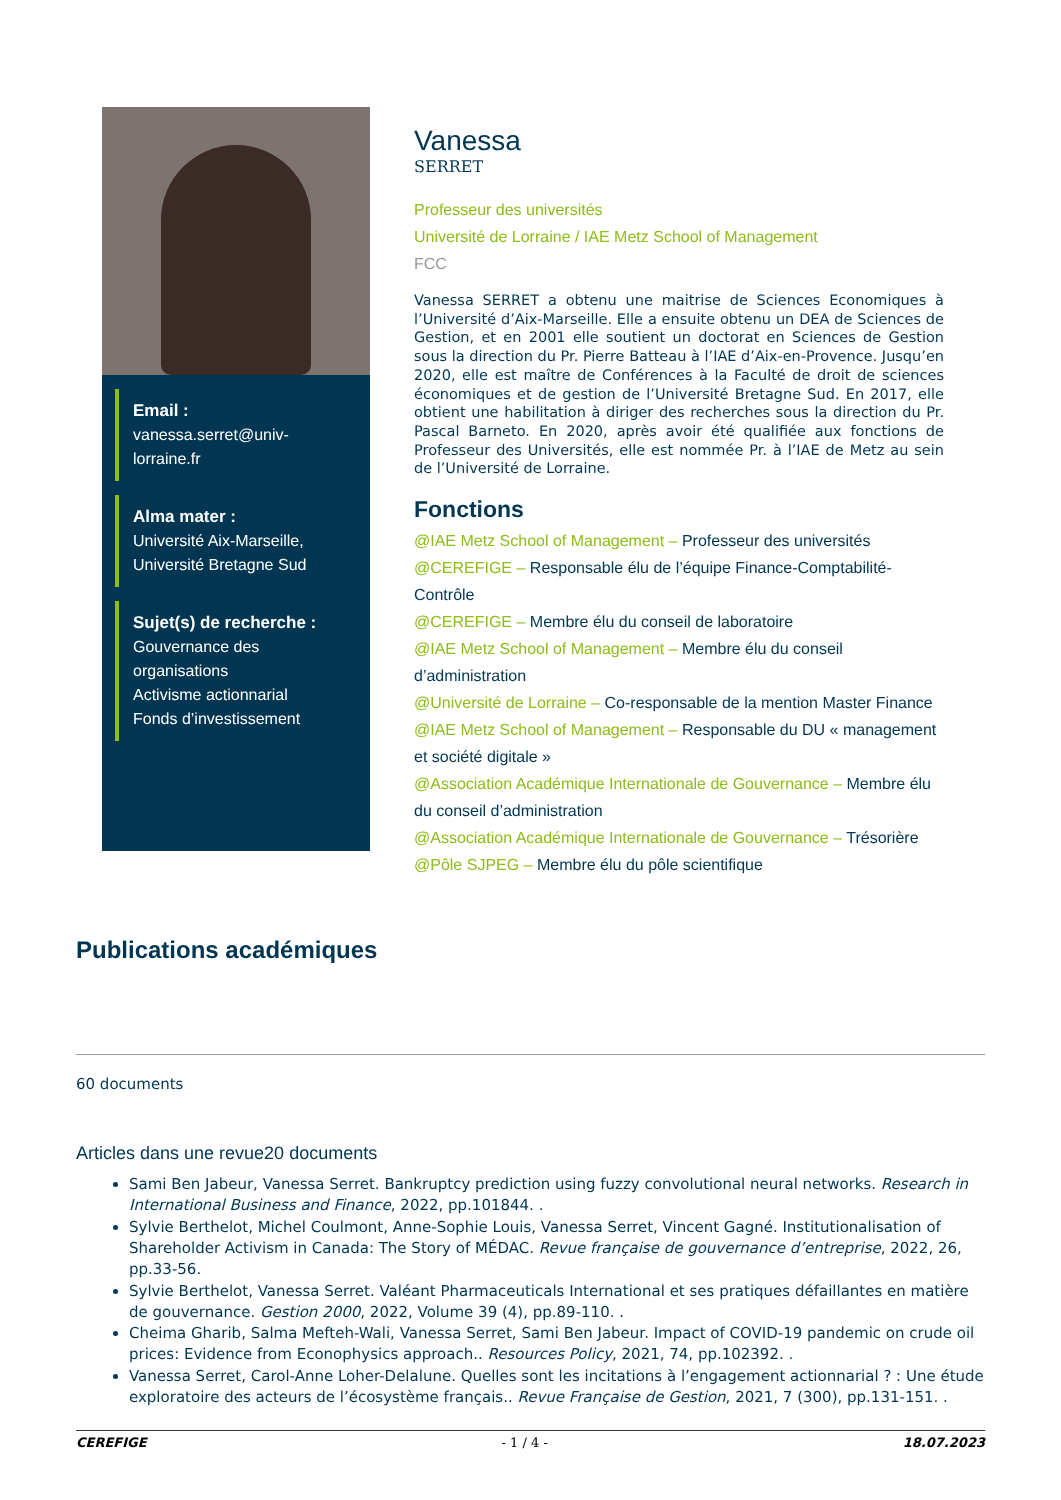Email :
vanessa.serret@univ-lorraine.fr
Alma mater :
Université Aix-Marseille, Université Bretagne Sud
Sujet(s) de recherche :
Gouvernance des organisations
Activisme actionnarial
Fonds d’investissement
Vanessa
SERRET
Professeur des universités
Université de Lorraine / IAE Metz School of Management
FCC
Vanessa SERRET a obtenu une maitrise de Sciences Economiques à l’Université d’Aix-Marseille. Elle a ensuite obtenu un DEA de Sciences de Gestion, et en 2001 elle soutient un doctorat en Sciences de Gestion sous la direction du Pr. Pierre Batteau à l’IAE d’Aix-en-Provence. Jusqu’en 2020, elle est maître de Conférences à la Faculté de droit de sciences économiques et de gestion de l’Université Bretagne Sud. En 2017, elle obtient une habilitation à diriger des recherches sous la direction du Pr. Pascal Barneto. En 2020, après avoir été qualifiée aux fonctions de Professeur des Universités, elle est nommée Pr. à l’IAE de Metz au sein de l’Université de Lorraine.
Fonctions
@IAE Metz School of Management – Professeur des universités
@CEREFIGE – Responsable élu de l’équipe Finance-Comptabilité-Contrôle
@CEREFIGE – Membre élu du conseil de laboratoire
@IAE Metz School of Management – Membre élu du conseil d’administration
@Université de Lorraine – Co-responsable de la mention Master Finance
@IAE Metz School of Management – Responsable du DU « management et société digitale »
@Association Académique Internationale de Gouvernance – Membre élu du conseil d’administration
@Association Académique Internationale de Gouvernance – Trésorière
@Pôle SJPEG – Membre élu du pôle scientifique
Publications académiques
60 documents
Articles dans une revue20 documents
Sami Ben Jabeur, Vanessa Serret. Bankruptcy prediction using fuzzy convolutional neural networks. Research in International Business and Finance, 2022, pp.101844. .
Sylvie Berthelot, Michel Coulmont, Anne-Sophie Louis, Vanessa Serret, Vincent Gagné. Institutionalisation of Shareholder Activism in Canada: The Story of MÉDAC. Revue française de gouvernance d’entreprise, 2022, 26, pp.33-56.
Sylvie Berthelot, Vanessa Serret. Valéant Pharmaceuticals International et ses pratiques défaillantes en matière de gouvernance. Gestion 2000, 2022, Volume 39 (4), pp.89-110. .
Cheima Gharib, Salma Mefteh-Wali, Vanessa Serret, Sami Ben Jabeur. Impact of COVID-19 pandemic on crude oil prices: Evidence from Econophysics approach.. Resources Policy, 2021, 74, pp.102392. .
Vanessa Serret, Carol-Anne Loher-Delalune. Quelles sont les incitations à l’engagement actionnarial ? : Une étude exploratoire des acteurs de l’écosystème français.. Revue Française de Gestion, 2021, 7 (300), pp.131-151. .
CEREFIGE - 1 / 4 - 18.07.2023